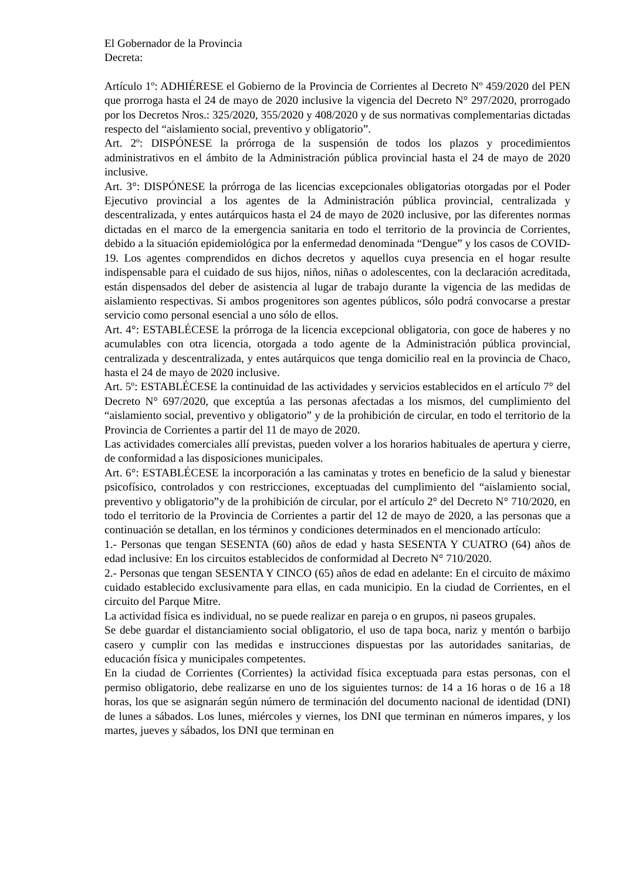El Gobernador de la Provincia
Decreta:
Artículo 1º: ADHIÉRESE el Gobierno de la Provincia de Corrientes al Decreto Nº 459/2020 del PEN que prorroga hasta el 24 de mayo de 2020 inclusive la vigencia del Decreto N° 297/2020, prorrogado por los Decretos Nros.: 325/2020, 355/2020 y 408/2020 y de sus normativas complementarias dictadas respecto del “aislamiento social, preventivo y obligatorio”.
Art. 2º: DISPÓNESE la prórroga de la suspensión de todos los plazos y procedimientos administrativos en el ámbito de la Administración pública provincial hasta el 24 de mayo de 2020 inclusive.
Art. 3°: DISPÓNESE la prórroga de las licencias excepcionales obligatorias otorgadas por el Poder Ejecutivo provincial a los agentes de la Administración pública provincial, centralizada y descentralizada, y entes autárquicos hasta el 24 de mayo de 2020 inclusive, por las diferentes normas dictadas en el marco de la emergencia sanitaria en todo el territorio de la provincia de Corrientes, debido a la situación epidemiológica por la enfermedad denominada “Dengue” y los casos de COVID-19. Los agentes comprendidos en dichos decretos y aquellos cuya presencia en el hogar resulte indispensable para el cuidado de sus hijos, niños, niñas o adolescentes, con la declaración acreditada, están dispensados del deber de asistencia al lugar de trabajo durante la vigencia de las medidas de aislamiento respectivas. Si ambos progenitores son agentes públicos, sólo podrá convocarse a prestar servicio como personal esencial a uno sólo de ellos.
Art. 4°: ESTABLÉCESE la prórroga de la licencia excepcional obligatoria, con goce de haberes y no acumulables con otra licencia, otorgada a todo agente de la Administración pública provincial, centralizada y descentralizada, y entes autárquicos que tenga domicilio real en la provincia de Chaco, hasta el 24 de mayo de 2020 inclusive.
Art. 5º: ESTABLÉCESE la continuidad de las actividades y servicios establecidos en el artículo 7° del Decreto N° 697/2020, que exceptúa a las personas afectadas a los mismos, del cumplimiento del “aislamiento social, preventivo y obligatorio” y de la prohibición de circular, en todo el territorio de la Provincia de Corrientes a partir del 11 de mayo de 2020.
Las actividades comerciales allí previstas, pueden volver a los horarios habituales de apertura y cierre, de conformidad a las disposiciones municipales.
Art. 6°: ESTABLÉCESE la incorporación a las caminatas y trotes en beneficio de la salud y bienestar psicofísico, controlados y con restricciones, exceptuadas del cumplimiento del “aislamiento social, preventivo y obligatorio”y de la prohibición de circular, por el artículo 2° del Decreto N° 710/2020, en todo el territorio de la Provincia de Corrientes a partir del 12 de mayo de 2020, a las personas que a continuación se detallan, en los términos y condiciones determinados en el mencionado artículo:
1.- Personas que tengan SESENTA (60) años de edad y hasta SESENTA Y CUATRO (64) años de edad inclusive: En los circuitos establecidos de conformidad al Decreto N° 710/2020.
2.- Personas que tengan SESENTA Y CINCO (65) años de edad en adelante: En el circuito de máximo cuidado establecido exclusivamente para ellas, en cada municipio. En la ciudad de Corrientes, en el circuito del Parque Mitre.
La actividad física es individual, no se puede realizar en pareja o en grupos, ni paseos grupales.
Se debe guardar el distanciamiento social obligatorio, el uso de tapa boca, nariz y mentón o barbijo casero y cumplir con las medidas e instrucciones dispuestas por las autoridades sanitarias, de educación física y municipales competentes.
En la ciudad de Corrientes (Corrientes) la actividad física exceptuada para estas personas, con el permiso obligatorio, debe realizarse en uno de los siguientes turnos: de 14 a 16 horas o de 16 a 18 horas, los que se asignarán según número de terminación del documento nacional de identidad (DNI) de lunes a sábados. Los lunes, miércoles y viernes, los DNI que terminan en números impares, y los martes, jueves y sábados, los DNI que terminan en